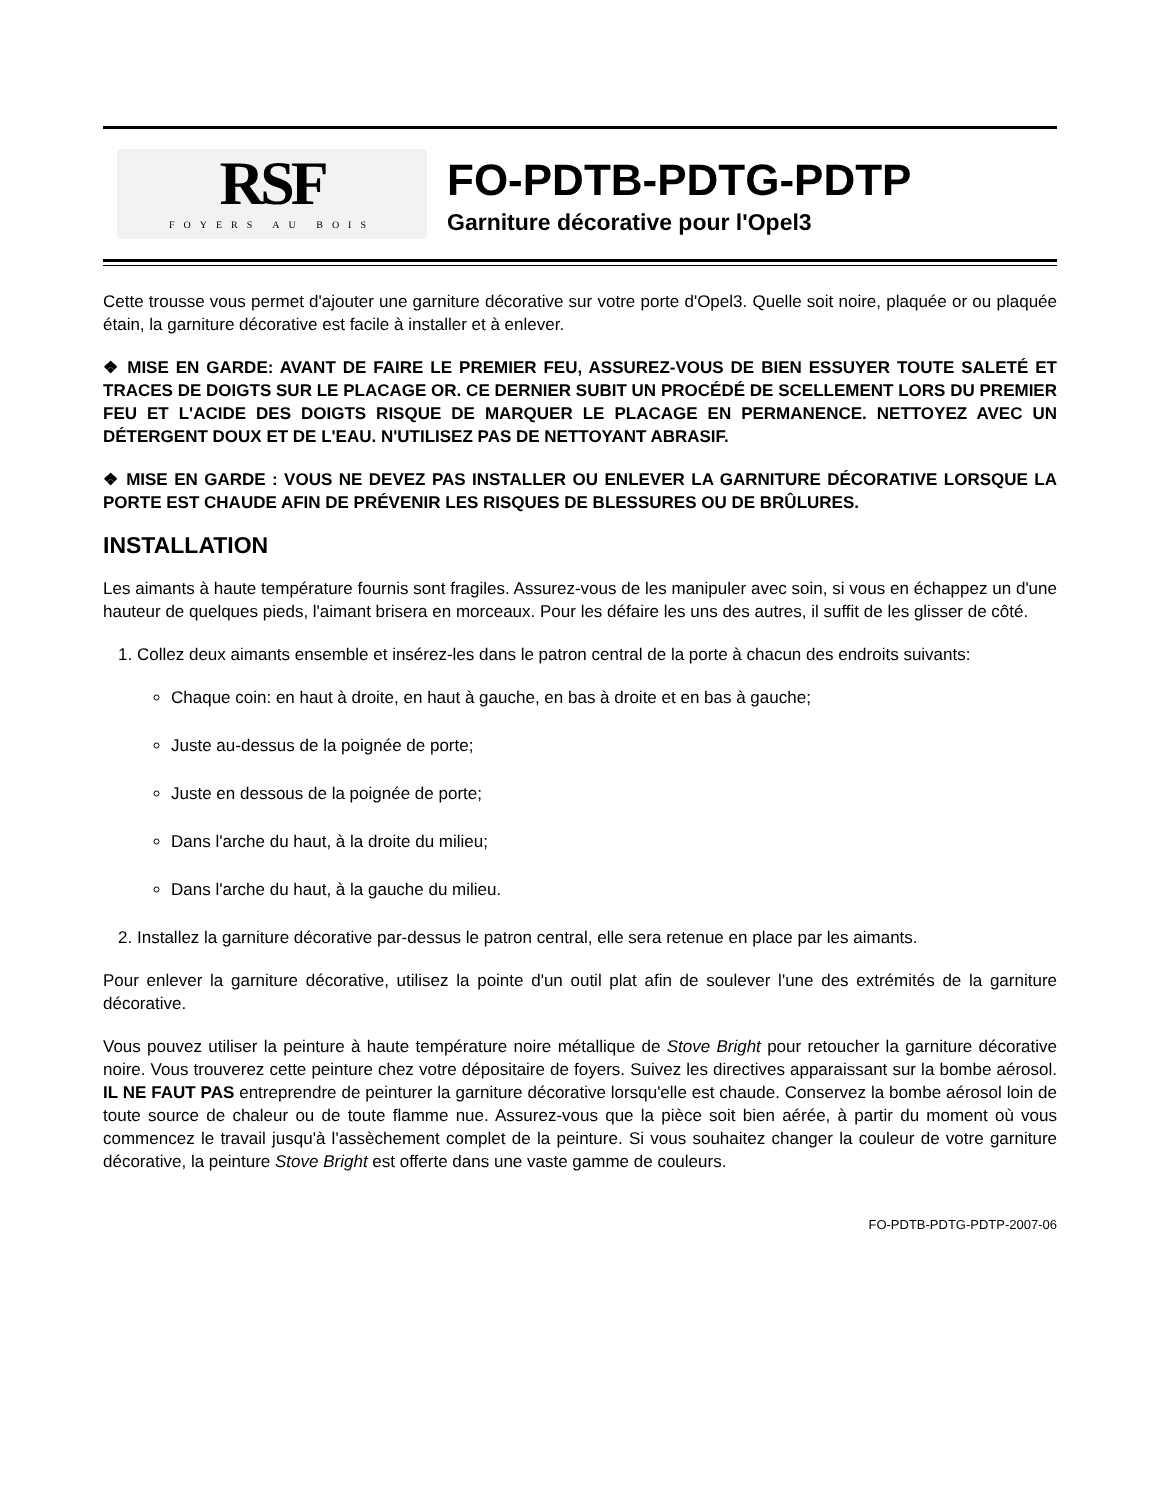RSF
FOYERS AU BOIS
FO-PDTB-PDTG-PDTP
Garniture décorative pour l'Opel3
Cette trousse vous permet d'ajouter une garniture décorative sur votre porte d'Opel3. Quelle soit noire, plaquée or ou plaquée étain, la garniture décorative est facile à installer et à enlever.
❖ MISE EN GARDE: AVANT DE FAIRE LE PREMIER FEU, ASSUREZ-VOUS DE BIEN ESSUYER TOUTE SALETÉ ET TRACES DE DOIGTS SUR LE PLACAGE OR. CE DERNIER SUBIT UN PROCÉDÉ DE SCELLEMENT LORS DU PREMIER FEU ET L'ACIDE DES DOIGTS RISQUE DE MARQUER LE PLACAGE EN PERMANENCE. NETTOYEZ AVEC UN DÉTERGENT DOUX ET DE L'EAU. N'UTILISEZ PAS DE NETTOYANT ABRASIF.
❖ MISE EN GARDE : VOUS NE DEVEZ PAS INSTALLER OU ENLEVER LA GARNITURE DÉCORATIVE LORSQUE LA PORTE EST CHAUDE AFIN DE PRÉVENIR LES RISQUES DE BLESSURES OU DE BRÛLURES.
INSTALLATION
Les aimants à haute température fournis sont fragiles. Assurez-vous de les manipuler avec soin, si vous en échappez un d'une hauteur de quelques pieds, l'aimant brisera en morceaux. Pour les défaire les uns des autres, il suffit de les glisser de côté.
1. Collez deux aimants ensemble et insérez-les dans le patron central de la porte à chacun des endroits suivants:
Chaque coin: en haut à droite, en haut à gauche, en bas à droite et en bas à gauche;
Juste au-dessus de la poignée de porte;
Juste en dessous de la poignée de porte;
Dans l'arche du haut, à la droite du milieu;
Dans l'arche du haut, à la gauche du milieu.
2. Installez la garniture décorative par-dessus le patron central, elle sera retenue en place par les aimants.
Pour enlever la garniture décorative, utilisez la pointe d'un outil plat afin de soulever l'une des extrémités de la garniture décorative.
Vous pouvez utiliser la peinture à haute température noire métallique de Stove Bright pour retoucher la garniture décorative noire. Vous trouverez cette peinture chez votre dépositaire de foyers. Suivez les directives apparaissant sur la bombe aérosol. IL NE FAUT PAS entreprendre de peinturer la garniture décorative lorsqu'elle est chaude. Conservez la bombe aérosol loin de toute source de chaleur ou de toute flamme nue. Assurez-vous que la pièce soit bien aérée, à partir du moment où vous commencez le travail jusqu'à l'assèchement complet de la peinture. Si vous souhaitez changer la couleur de votre garniture décorative, la peinture Stove Bright est offerte dans une vaste gamme de couleurs.
FO-PDTB-PDTG-PDTP-2007-06